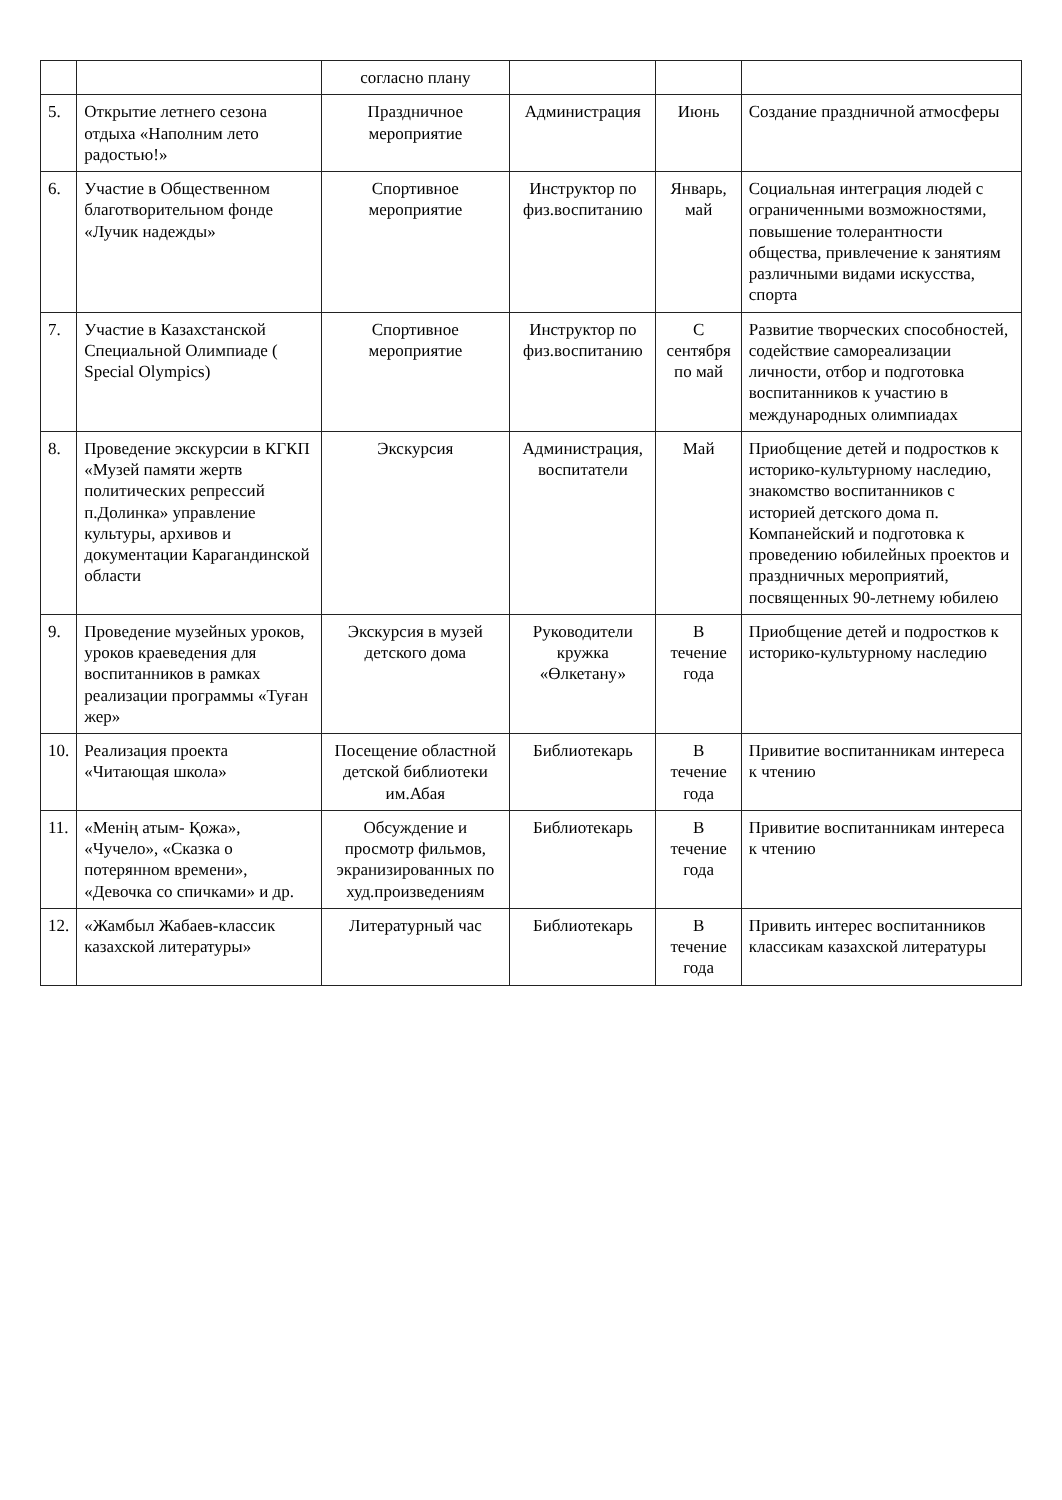| | | согласно плану | | | |
| 5. | Открытие летнего сезона отдыха «Наполним лето радостью!» | Праздничное мероприятие | Администрация | Июнь | Создание праздничной атмосферы |
| 6. | Участие в Общественном благотворительном фонде «Лучик надежды» | Спортивное мероприятие | Инструктор по физ.воспитанию | Январь, май | Социальная интеграция людей с ограниченными возможностями, повышение толерантности общества, привлечение к занятиям различными видами искусства, спорта |
| 7. | Участие в Казахстанской Специальной Олимпиаде ( Special Olympics) | Спортивное мероприятие | Инструктор по физ.воспитанию | С сентября по май | Развитие творческих способностей, содействие самореализации личности, отбор и подготовка воспитанников к участию в международных олимпиадах |
| 8. | Проведение экскурсии в КГКП «Музей памяти жертв политических репрессий п.Долинка» управление культуры, архивов и документации Карагандинской области | Экскурсия | Администрация, воспитатели | Май | Приобщение детей и подростков к историко-культурному наследию, знакомство воспитанников с историей детского дома п. Компанейский и подготовка к проведению юбилейных проектов и праздничных мероприятий, посвященных 90-летнему юбилею |
| 9. | Проведение музейных уроков, уроков краеведения для воспитанников в рамках реализации программы «Туған жер» | Экскурсия в музей детского дома | Руководители кружка «Өлкетану» | В течение года | Приобщение детей и подростков к историко-культурному наследию |
| 10. | Реализация проекта «Читающая школа» | Посещение областной детской библиотеки им.Абая | Библиотекарь | В течение года | Привитие воспитанникам интереса к чтению |
| 11. | «Менің атым- Қожа», «Чучело», «Сказка о потерянном времени», «Девочка со спичками» и др. | Обсуждение и просмотр фильмов, экранизированных по худ.произведениям | Библиотекарь | В течение года | Привитие воспитанникам интереса к чтению |
| 12. | «Жамбыл Жабаев-классик казахской литературы» | Литературный час | Библиотекарь | В течение года | Привить интерес воспитанников классикам казахской литературы |